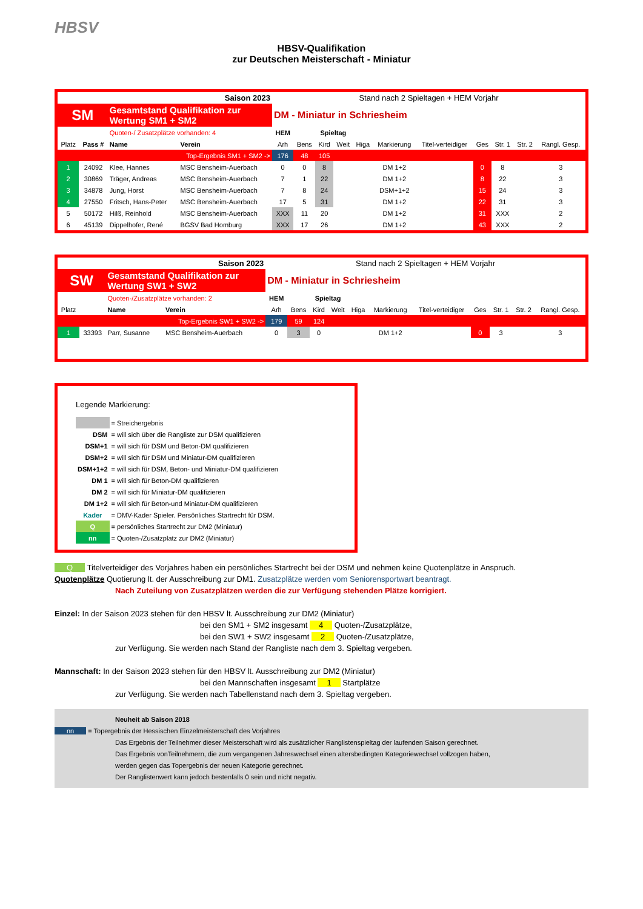HBSV
HBSV-Qualifikation
zur Deutschen Meisterschaft - Miniatur
| Saison 2023 | | | | Stand nach 2 Spieltagen + HEM Vorjahr | | | | | | | | | | |
| SM | | Gesamtstand Qualifikation zur Wertung SM1 + SM2 | | DM - Miniatur in Schriesheim | | | | | | | | | | |
| | | Quoten-/ Zusatzplätze vorhanden: 4 | | HEM | Spieltag | | | | | | | | | |
| Platz | Pass # | Name | Verein | Arh | Bens | Kird | Weit | Higa | Markierung | Titel-verteidiger | Ges | Str. 1 | Str. 2 | Rangl. Gesp. |
| Top-Ergebnis SM1 + SM2 -> | | | | 176 | 48 | 105 | | | | | | | | |
| 1 | 24092 | Klee, Hannes | MSC Bensheim-Auerbach | 0 | 0 | 8 | | | DM 1+2 | | 0 | 8 | | 3 |
| 2 | 30869 | Träger, Andreas | MSC Bensheim-Auerbach | 7 | 1 | 22 | | | DM 1+2 | | 8 | 22 | | 3 |
| 3 | 34878 | Jung, Horst | MSC Bensheim-Auerbach | 7 | 8 | 24 | | | DSM+1+2 | | 15 | 24 | | 3 |
| 4 | 27550 | Fritsch, Hans-Peter | MSC Bensheim-Auerbach | 17 | 5 | 31 | | | DM 1+2 | | 22 | 31 | | 3 |
| 5 | 50172 | Hilß, Reinhold | MSC Bensheim-Auerbach | XXX | 11 | 20 | | | DM 1+2 | | 31 | XXX | | 2 |
| 6 | 45139 | Dippelhofer, René | BGSV Bad Homburg | XXX | 17 | 26 | | | DM 1+2 | | 43 | XXX | | 2 |
| Saison 2023 | | | | Stand nach 2 Spieltagen + HEM Vorjahr | | | | | | | | | | |
| SW | | Gesamtstand Qualifikation zur Wertung SW1 + SW2 | | DM - Miniatur in Schriesheim | | | | | | | | | | |
| | | Quoten-/Zusatzplätze vorhanden: 2 | | HEM | Spieltag | | | | | | | | | |
| Platz | | Name | Verein | Arh | Bens | Kird | Weit | Higa | Markierung | Titel-verteidiger | Ges | Str. 1 | Str. 2 | Rangl. Gesp. |
| Top-Ergebnis SW1 + SW2 -> | | | | 179 | 59 | 124 | | | | | | | | |
| 1 | 33393 | Parr, Susanne | MSC Bensheim-Auerbach | 0 | 3 | 0 | | | DM 1+2 | | 0 | 3 | | 3 |
Legende Markierung:
| | = Streichergebnis |
| DSM | = will sich über die Rangliste zur DSM qualifizieren |
| DSM+1 | = will sich für DSM und Beton-DM qualifizieren |
| DSM+2 | = will sich für DSM und Miniatur-DM qualifizieren |
| DSM+1+2 | = will sich für DSM, Beton- und Miniatur-DM qualifizieren |
| DM 1 | = will sich für Beton-DM qualifizieren |
| DM 2 | = will sich für Miniatur-DM qualifizieren |
| DM 1+2 | = will sich für Beton-und Miniatur-DM qualifizieren |
| Kader | = DMV-Kader Spieler. Persönliches Startrecht für DSM. |
| Q | = persönliches Startrecht zur DM2 (Miniatur) |
| nn | = Quoten-/Zusatzplatz zur DM2 (Miniatur) |
Q Titelverteidiger des Vorjahres haben ein persönliches Startrecht bei der DSM und nehmen keine Quotenplätze in Anspruch.
Quotenplätze Quotierung lt. der Ausschreibung zur DM1. Zusatzplätze werden vom Seniorensportwart beantragt.
Nach Zuteilung von Zusatzplätzen werden die zur Verfügung stehenden Plätze korrigiert.
Einzel: In der Saison 2023 stehen für den HBSV lt. Ausschreibung zur DM2 (Miniatur)
bei den SM1 + SM2 insgesamt 4 Quoten-/Zusatzplätze,
bei den SW1 + SW2 insgesamt 2 Quoten-/Zusatzplätze,
zur Verfügung. Sie werden nach Stand der Rangliste nach dem 3. Spieltag vergeben.
Mannschaft: In der Saison 2023 stehen für den HBSV lt. Ausschreibung zur DM2 (Miniatur)
bei den Mannschaften insgesamt 1 Startplätze
zur Verfügung. Sie werden nach Tabellenstand nach dem 3. Spieltag vergeben.
Neuheit ab Saison 2018
nn = Topergebnis der Hessischen Einzelmeisterschaft des Vorjahres
Das Ergebnis der Teilnehmer dieser Meisterschaft wird als zusätzlicher Ranglistenspieltag der laufenden Saison gerechnet.
Das Ergebnis vonTeilnehmern, die zum vergangenen Jahreswechsel einen altersbedingten Kategoriewechsel vollzogen haben,
werden gegen das Topergebnis der neuen Kategorie gerechnet.
Der Ranglistenwert kann jedoch bestenfalls 0 sein und nicht negativ.